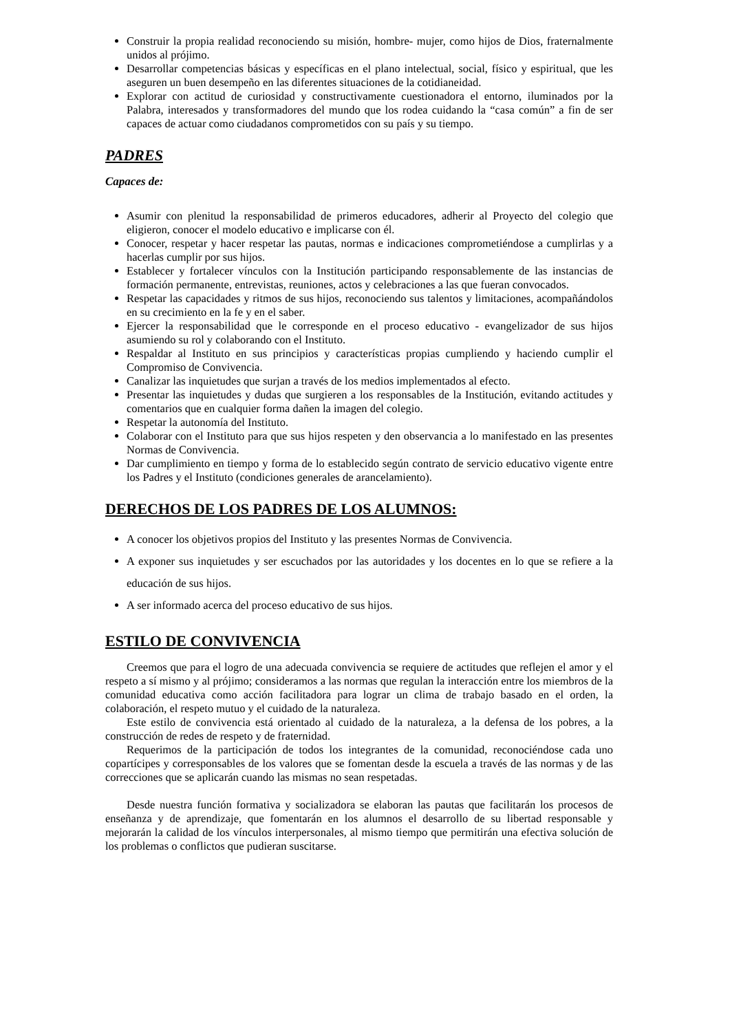Construir la propia realidad reconociendo su misión, hombre- mujer, como hijos de Dios, fraternalmente unidos al prójimo.
Desarrollar competencias básicas y específicas en el plano intelectual, social, físico y espiritual, que les aseguren un buen desempeño en las diferentes situaciones de la cotidianeidad.
Explorar con actitud de curiosidad y constructivamente cuestionadora el entorno, iluminados por la Palabra, interesados y transformadores del mundo que los rodea cuidando la “casa común” a fin de ser capaces de actuar como ciudadanos comprometidos con su país y su tiempo.
PADRES
Capaces de:
Asumir con plenitud la responsabilidad de primeros educadores, adherir al Proyecto del colegio que eligieron, conocer el modelo educativo e implicarse con él.
Conocer, respetar y hacer respetar las pautas, normas e indicaciones comprometiéndose a cumplirlas y a hacerlas cumplir por sus hijos.
Establecer y fortalecer vínculos con la Institución participando responsablemente de las instancias de formación permanente, entrevistas, reuniones, actos y celebraciones a las que fueran convocados.
Respetar las capacidades y ritmos de sus hijos, reconociendo sus talentos y limitaciones, acompañándolos en su crecimiento en la fe y en el saber.
Ejercer la responsabilidad que le corresponde en el proceso educativo - evangelizador de sus hijos asumiendo su rol y colaborando con el Instituto.
Respaldar al Instituto en sus principios y características propias cumpliendo y haciendo cumplir el Compromiso de Convivencia.
Canalizar las inquietudes que surjan a través de los medios implementados al efecto.
Presentar las inquietudes y dudas que surgieren a los responsables de la Institución, evitando actitudes y comentarios que en cualquier forma dañen la imagen del colegio.
Respetar la autonomía del Instituto.
Colaborar con el Instituto para que sus hijos respeten y den observancia a lo manifestado en las presentes Normas de Convivencia.
Dar cumplimiento en tiempo y forma de lo establecido según contrato de servicio educativo vigente entre los Padres y el Instituto (condiciones generales de arancelamiento).
DERECHOS DE LOS PADRES DE LOS ALUMNOS:
A conocer los objetivos propios del Instituto y las presentes Normas de Convivencia.
A exponer sus inquietudes y ser escuchados por las autoridades y los docentes en lo que se refiere a la educación de sus hijos.
A ser informado acerca del proceso educativo de sus hijos.
ESTILO DE CONVIVENCIA
Creemos que para el logro de una adecuada convivencia se requiere de actitudes que reflejen el amor y el respeto a sí mismo y al prójimo; consideramos a las normas que regulan la interacción entre los miembros de la comunidad educativa como acción facilitadora para lograr un clima de trabajo basado en el orden, la colaboración, el respeto mutuo y el cuidado de la naturaleza.
Este estilo de convivencia está orientado al cuidado de la naturaleza, a la defensa de los pobres, a la construcción de redes de respeto y de fraternidad.
Requerimos de la participación de todos los integrantes de la comunidad, reconociéndose cada uno copartícipes y corresponsables de los valores que se fomentan desde la escuela a través de las normas y de las correcciones que se aplicarán cuando las mismas no sean respetadas.
Desde nuestra función formativa y socializadora se elaboran las pautas que facilitarán los procesos de enseñanza y de aprendizaje, que fomentarán en los alumnos el desarrollo de su libertad responsable y mejorarán la calidad de los vínculos interpersonales, al mismo tiempo que permitirán una efectiva solución de los problemas o conflictos que pudieran suscitarse.